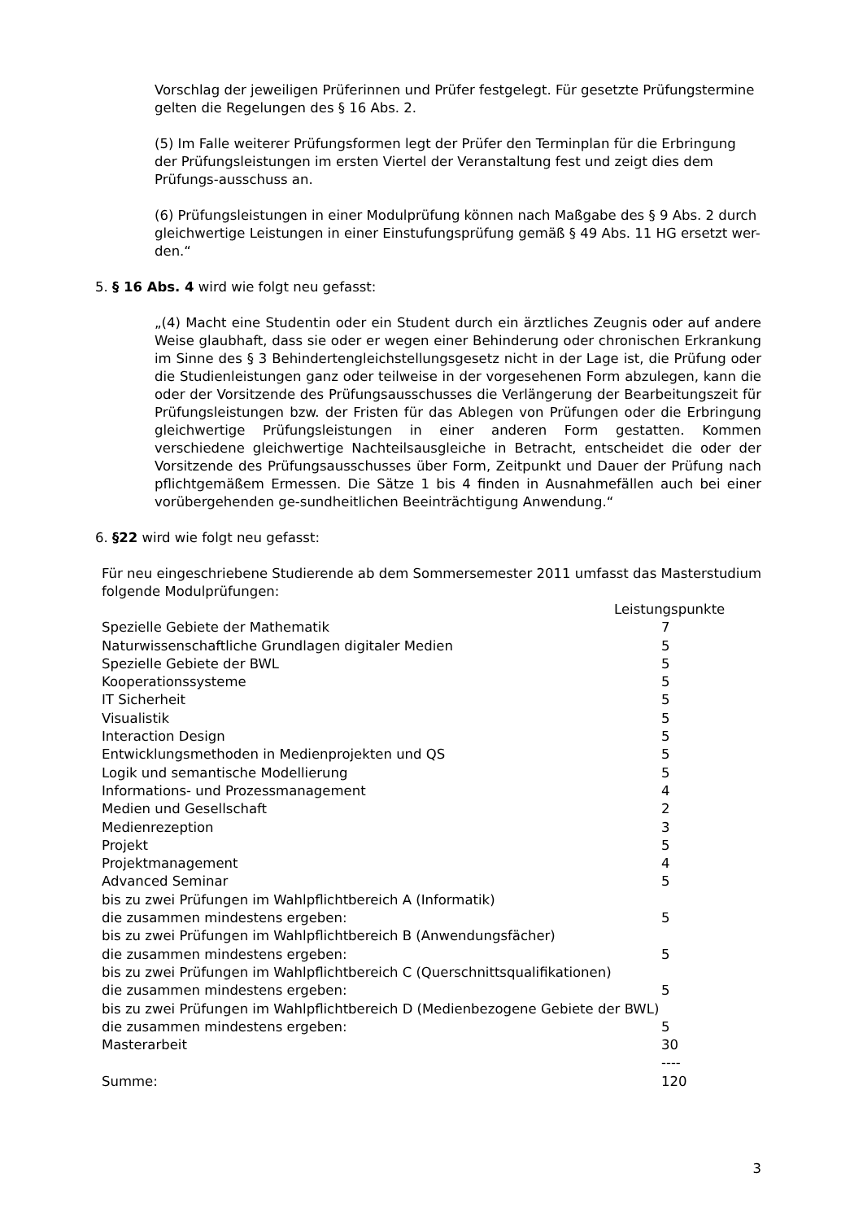Vorschlag der jeweiligen Prüferinnen und Prüfer festgelegt. Für gesetzte Prüfungstermine gelten die Regelungen des § 16 Abs. 2.
(5) Im Falle weiterer Prüfungsformen legt der Prüfer den Terminplan für die Erbringung der Prüfungsleistungen im ersten Viertel der Veranstaltung fest und zeigt dies dem Prüfungs-ausschuss an.
(6) Prüfungsleistungen in einer Modulprüfung können nach Maßgabe des § 9 Abs. 2 durch gleichwertige Leistungen in einer Einstufungsprüfung gemäß § 49 Abs. 11 HG ersetzt wer-den.“
5. § 16 Abs. 4 wird wie folgt neu gefasst:
„(4) Macht eine Studentin oder ein Student durch ein ärztliches Zeugnis oder auf andere Weise glaubhaft, dass sie oder er wegen einer Behinderung oder chronischen Erkrankung im Sinne des § 3 Behindertengleichstellungsgesetz nicht in der Lage ist, die Prüfung oder die Studienleistungen ganz oder teilweise in der vorgesehenen Form abzulegen, kann die oder der Vorsitzende des Prüfungsausschusses die Verlängerung der Bearbeitungszeit für Prüfungsleistungen bzw. der Fristen für das Ablegen von Prüfungen oder die Erbringung gleichwertige Prüfungsleistungen in einer anderen Form gestatten. Kommen verschiedene gleichwertige Nachteilsausgleiche in Betracht, entscheidet die oder der Vorsitzende des Prüfungsausschusses über Form, Zeitpunkt und Dauer der Prüfung nach pflichtgemäßem Ermessen. Die Sätze 1 bis 4 finden in Ausnahmefällen auch bei einer vorübergehenden ge-sundheitlichen Beeinträchtigung Anwendung.“
6. §22 wird wie folgt neu gefasst:
Für neu eingeschriebene Studierende ab dem Sommersemester 2011 umfasst das Masterstudium folgende Modulprüfungen:
| | Leistungspunkte |
| Spezielle Gebiete der Mathematik | 7 |
| Naturwissenschaftliche Grundlagen digitaler Medien | 5 |
| Spezielle Gebiete der BWL | 5 |
| Kooperationssysteme | 5 |
| IT Sicherheit | 5 |
| Visualistik | 5 |
| Interaction Design | 5 |
| Entwicklungsmethoden in Medienprojekten und QS | 5 |
| Logik und semantische Modellierung | 5 |
| Informations- und Prozessmanagement | 4 |
| Medien und Gesellschaft | 2 |
| Medienrezeption | 3 |
| Projekt | 5 |
| Projektmanagement | 4 |
| Advanced Seminar | 5 |
| bis zu zwei Prüfungen im Wahlpflichtbereich A (Informatik) | |
| die zusammen mindestens ergeben: | 5 |
| bis zu zwei Prüfungen im Wahlpflichtbereich B (Anwendungsfächer) | |
| die zusammen mindestens ergeben: | 5 |
| bis zu zwei Prüfungen im Wahlpflichtbereich C (Querschnittsqualifikationen) | |
| die zusammen mindestens ergeben: | 5 |
| bis zu zwei Prüfungen im Wahlpflichtbereich D (Medienbezogene Gebiete der BWL) | |
| die zusammen mindestens ergeben: | 5 |
| Masterarbeit | 30 |
| | ---- |
| Summe: | 120 |
3